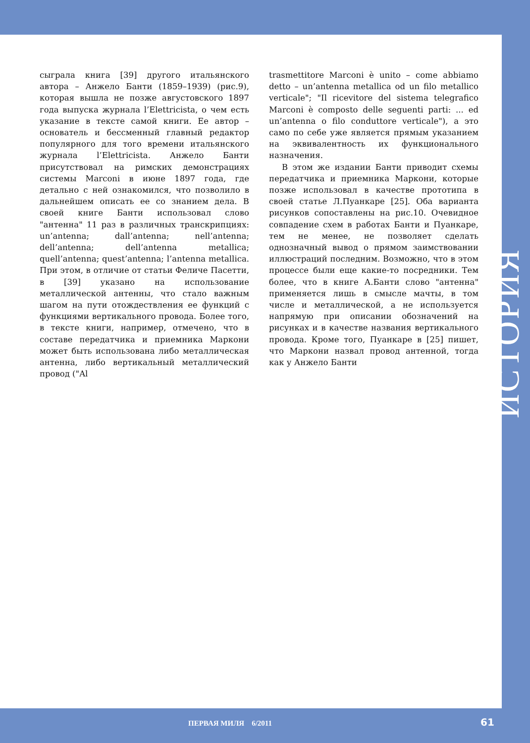сыграла книга [39] другого итальянского автора – Анжело Банти (1859–1939) (рис.9), которая вышла не позже августовского 1897 года выпуска журнала l’Elettricista, о чем есть указание в тексте самой книги. Ее автор – основатель и бессменный главный редактор популярного для того времени итальянского журнала l’Elettricista. Анжело Банти присутствовал на римских демонстрациях системы Marconi в июне 1897 года, где детально с ней ознакомился, что позволило в дальнейшем описать ее со знанием дела. В своей книге Банти использовал слово "антенна" 11 раз в различных транскрипциях: un’antenna; dall’antenna; nell’antenna; dell’antenna; dell’antenna metallica; quell’antenna; quest’antenna; l’antenna metallica. При этом, в отличие от статьи Феличе Пасетти, в [39] указано на использование металлической антенны, что стало важным шагом на пути отождествления ее функций с функциями вертикального провода. Более того, в тексте книги, например, отмечено, что в составе передатчика и приемника Маркони может быть использована либо металлическая антенна, либо вертикальный металлический провод ("Al
trasmettitore Marconi è unito – come abbiamo detto – un’antenna metallica od un filo metallico verticale"; "Il ricevitore del sistema telegrafico Marconi è composto delle seguenti parti: ... ed un’antenna o filo conduttore verticale"), а это само по себе уже является прямым указанием на эквивалентность их функционального назначения.
В этом же издании Банти приводит схемы передатчика и приемника Маркони, которые позже использовал в качестве прототипа в своей статье Л.Пуанкаре [25]. Оба варианта рисунков сопоставлены на рис.10. Очевидное совпадение схем в работах Банти и Пуанкаре, тем не менее, не позволяет сделать однозначный вывод о прямом заимствовании иллюстраций последним. Возможно, что в этом процессе были еще какие-то посредники. Тем более, что в книге А.Банти слово "антенна" применяется лишь в смысле мачты, в том числе и металлической, а не используется напрямую при описании обозначений на рисунках и в качестве названия вертикального провода. Кроме того, Пуанкаре в [25] пишет, что Маркони назвал провод антенной, тогда как у Анжело Банти
ИСТОРИЯ
ПЕРВАЯ МИЛЯ 6/2011 61